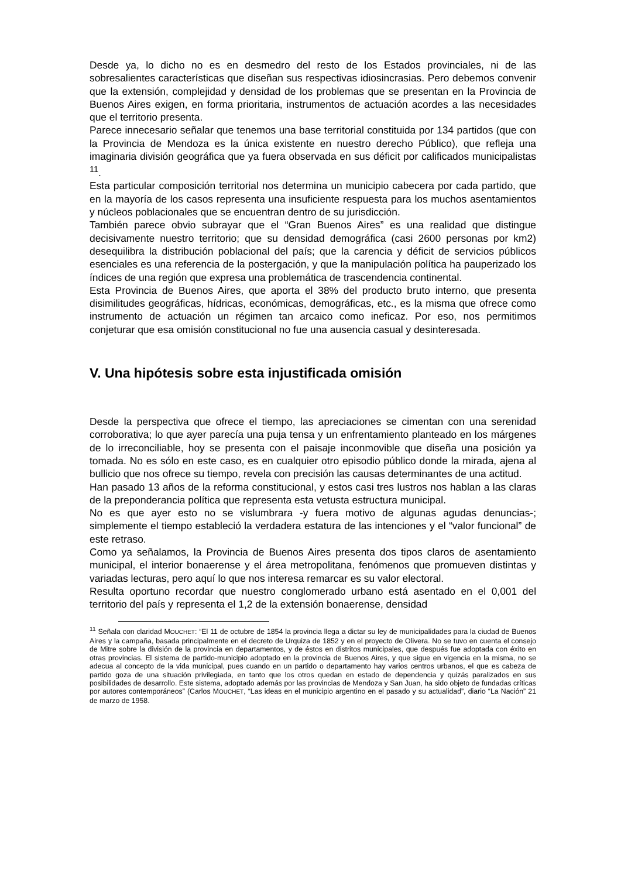Desde ya, lo dicho no es en desmedro del resto de los Estados provinciales, ni de las sobresalientes características que diseñan sus respectivas idiosincrasias. Pero debemos convenir que la extensión, complejidad y densidad de los problemas que se presentan en la Provincia de Buenos Aires exigen, en forma prioritaria, instrumentos de actuación acordes a las necesidades que el territorio presenta.
Parece innecesario señalar que tenemos una base territorial constituida por 134 partidos (que con la Provincia de Mendoza es la única existente en nuestro derecho Público), que refleja una imaginaria división geográfica que ya fuera observada en sus déficit por calificados municipalistas <sup>11</sup>.
Esta particular composición territorial nos determina un municipio cabecera por cada partido, que en la mayoría de los casos representa una insuficiente respuesta para los muchos asentamientos y núcleos poblacionales que se encuentran dentro de su jurisdicción.
También parece obvio subrayar que el “Gran Buenos Aires” es una realidad que distingue decisivamente nuestro territorio; que su densidad demográfica (casi 2600 personas por km2) desequilibra la distribución poblacional del país; que la carencia y déficit de servicios públicos esenciales es una referencia de la postergación, y que la manipulación política ha pauperizado los índices de una región que expresa una problemática de trascendencia continental.
Esta Provincia de Buenos Aires, que aporta el 38% del producto bruto interno, que presenta disimilitudes geográficas, hídricas, económicas, demográficas, etc., es la misma que ofrece como instrumento de actuación un régimen tan arcaico como ineficaz. Por eso, nos permitimos conjeturar que esa omisión constitucional no fue una ausencia casual y desinteresada.
V. Una hipótesis sobre esta injustificada omisión
Desde la perspectiva que ofrece el tiempo, las apreciaciones se cimentan con una serenidad corroborativa; lo que ayer parecía una puja tensa y un enfrentamiento planteado en los márgenes de lo irreconciliable, hoy se presenta con el paisaje inconmovible que diseña una posición ya tomada. No es sólo en este caso, es en cualquier otro episodio público donde la mirada, ajena al bullicio que nos ofrece su tiempo, revela con precisión las causas determinantes de una actitud.
Han pasado 13 años de la reforma constitucional, y estos casi tres lustros nos hablan a las claras de la preponderancia política que representa esta vetusta estructura municipal.
No es que ayer esto no se vislumbrara -y fuera motivo de algunas agudas denuncias-; simplemente el tiempo estableció la verdadera estatura de las intenciones y el “valor funcional” de este retraso.
Como ya señalamos, la Provincia de Buenos Aires presenta dos tipos claros de asentamiento municipal, el interior bonaerense y el área metropolitana, fenómenos que promueven distintas y variadas lecturas, pero aquí lo que nos interesa remarcar es su valor electoral.
Resulta oportuno recordar que nuestro conglomerado urbano está asentado en el 0,001 del territorio del país y representa el 1,2 de la extensión bonaerense, densidad
<sup>11</sup> Señala con claridad MOUCHET: “El 11 de octubre de 1854 la provincia llega a dictar su ley de municipalidades para la ciudad de Buenos Aires y la campaña, basada principalmente en el decreto de Urquiza de 1852 y en el proyecto de Olivera. No se tuvo en cuenta el consejo de Mitre sobre la división de la provincia en departamentos, y de éstos en distritos municipales, que después fue adoptada con éxito en otras provincias. El sistema de partido-municipio adoptado en la provincia de Buenos Aires, y que sigue en vigencia en la misma, no se adecua al concepto de la vida municipal, pues cuando en un partido o departamento hay varios centros urbanos, el que es cabeza de partido goza de una situación privilegiada, en tanto que los otros quedan en estado de dependencia y quizás paralizados en sus posibilidades de desarrollo. Este sistema, adoptado además por las provincias de Mendoza y San Juan, ha sido objeto de fundadas críticas por autores contemporáneos” (Carlos MOUCHET, “Las ideas en el municipio argentino en el pasado y su actualidad”, diario “La Nación” 21 de marzo de 1958.